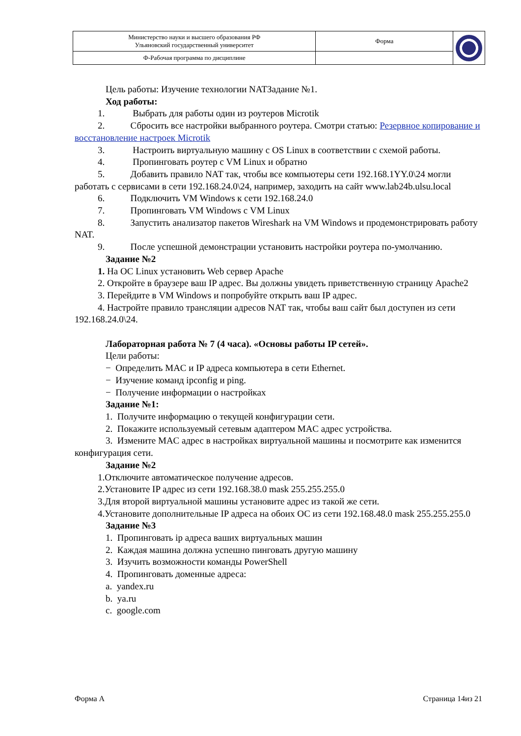| Министерство науки и высшего образования РФ Ульяновский государственный университет | Форма | |
| Ф-Рабочая программа по дисциплине | | |
Цель работы: Изучение технологии NATЗадание №1.
Ход работы:
1. Выбрать для работы один из роутеров Microtik
2. Сбросить все настройки выбранного роутера. Смотри статью: Резервное копирование и восстановление настроек Microtik
3. Настроить виртуальную машину с OS Linux в соответствии с схемой работы.
4. Пропинговать роутер с VM Linux и обратно
5. Добавить правило NAT так, чтобы все компьютеры сети 192.168.1YY.0\24 могли работать с сервисами в сети 192.168.24.0\24, например, заходить на сайт www.lab24b.ulsu.local
6. Подключить VM Windows к сети 192.168.24.0
7. Пропинговать VM Windows с VM Linux
8. Запустить анализатор пакетов Wireshark на VM Windows и продемонстрировать работу NAT.
9. После успешной демонстрации установить настройки роутера по-умолчанию.
Задание №2
1. На ОС Linux установить Web сервер Apache
2. Откройте в браузере ваш IP адрес. Вы должны увидеть приветственную страницу Apache2
3. Перейдите в VM Windows и попробуйте открыть ваш IP адрес.
4. Настройте правило трансляции адресов NAT так, чтобы ваш сайт был доступен из сети 192.168.24.0\24.
Лабораторная работа № 7 (4 часа). «Основы работы IP сетей».
Цели работы:
− Определить MAC и IP адреса компьютера в сети Ethernet.
− Изучение команд ipconfig и ping.
− Получение информации о настройках
Задание №1:
1. Получите информацию о текущей конфигурации сети.
2. Покажите используемый сетевым адаптером MAC адрес устройства.
3. Измените MAC адрес в настройках виртуальной машины и посмотрите как изменится конфигурация сети.
Задание №2
1.Отключите автоматическое получение адресов.
2.Установите IP адрес из сети 192.168.38.0 mask 255.255.255.0
3.Для второй виртуальной машины установите адрес из такой же сети.
4.Установите дополнительные IP адреса на обоих ОС из сети 192.168.48.0 mask 255.255.255.0
Задание №3
1. Пропинговать ip адреса ваших виртуальных машин
2. Каждая машина должна успешно пинговать другую машину
3. Изучить возможности команды PowerShell
4. Пропинговать доменные адреса:
a. yandex.ru
b. ya.ru
c. google.com
Форма А Страница 14из 21